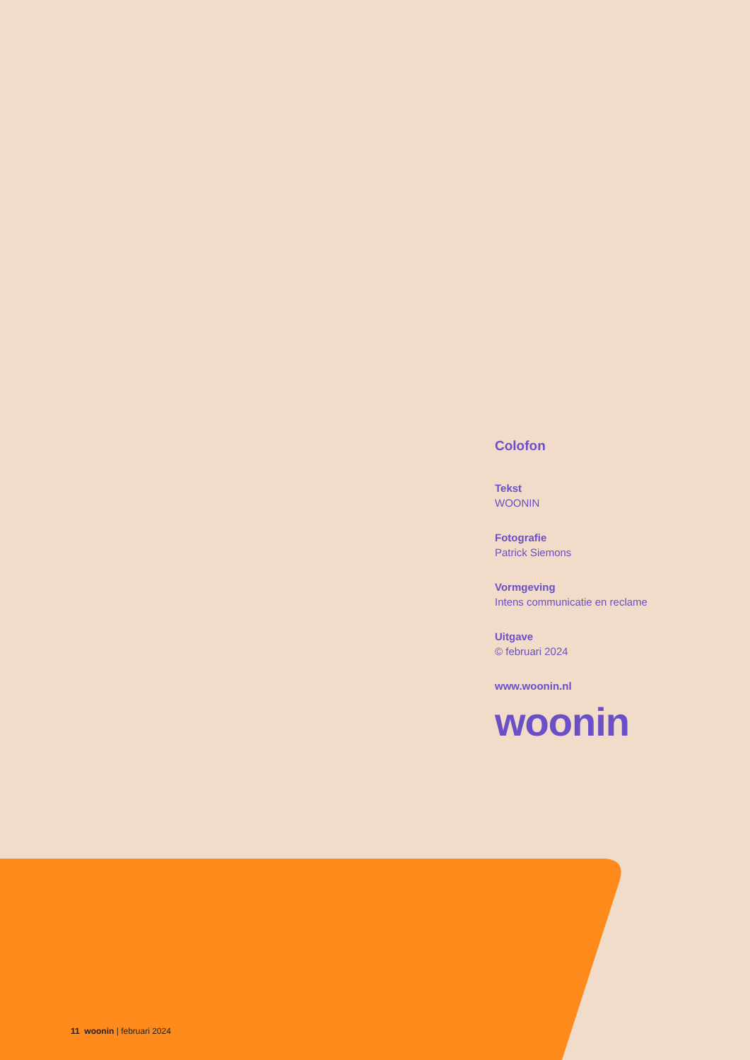Colofon
Tekst
WOONIN
Fotografie
Patrick Siemons
Vormgeving
Intens communicatie en reclame
Uitgave
© februari 2024
www.woonin.nl
woonin
11 woonin | februari 2024